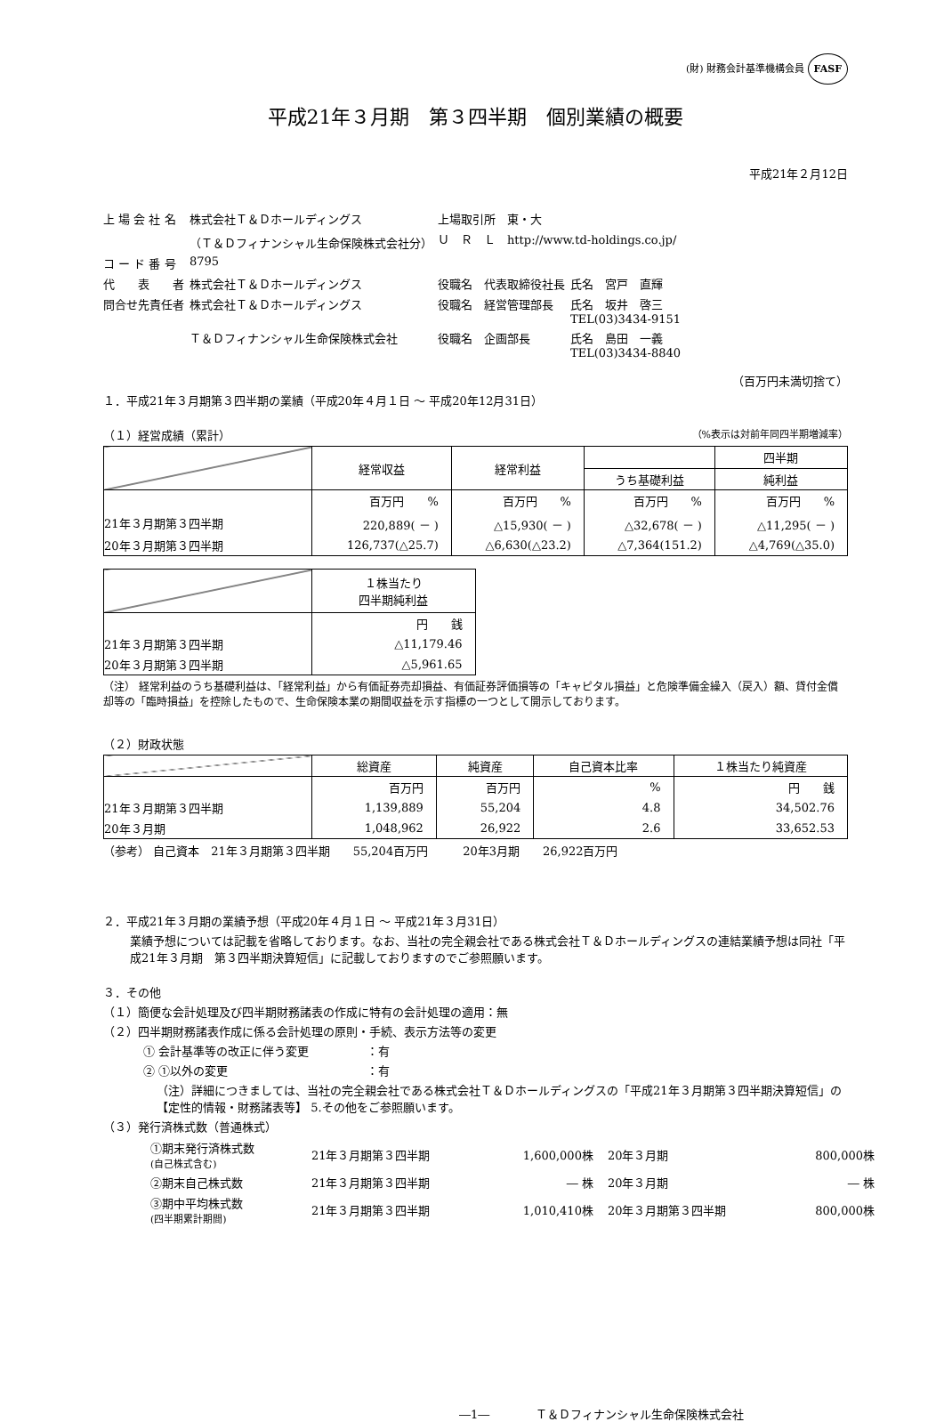(財) 財務会計基準機構会員 FASF
平成21年３月期　第３四半期　個別業績の概要
平成21年２月12日
| 上 場 会 社 名 | 株式会社Ｔ＆Ｄホールディングス | 上場取引所 東・大 | |
| | （Ｔ＆Ｄフィナンシャル生命保険株式会社分） | Ｕ Ｒ Ｌ http://www.td-holdings.co.jp/ | |
| コ ー ド 番 号 | 8795 | | |
| 代 表 者 | 株式会社Ｔ＆Ｄホールディングス | 役職名 代表取締役社長 | 氏名 宮戸 直輝 |
| 問合せ先責任者 | 株式会社Ｔ＆Ｄホールディングス | 役職名 経営管理部長 | 氏名 坂井 啓三 TEL(03)3434-9151 |
| | Ｔ＆Ｄフィナンシャル生命保険株式会社 | 役職名 企画部長 | 氏名 島田 一義 TEL(03)3434-8840 |
（百万円未満切捨て）
１．平成21年３月期第３四半期の業績（平成20年４月１日 ～ 平成20年12月31日）
（１）経営成績（累計） （%表示は対前年同四半期増減率）
| | 経常収益 | 経常利益 | | 四半期 |
| --- | --- | --- | --- | --- |
| | | | うち基礎利益 | 純利益 |
| | 百万円 % | 百万円 % | 百万円 % | 百万円 % |
| 21年３月期第３四半期 | 220,889( － ) | △15,930( － ) | △32,678( － ) | △11,295( － ) |
| 20年３月期第３四半期 | 126,737(△25.7) | △6,630(△23.2) | △7,364(151.2) | △4,769(△35.0) |
| | １株当たり 四半期純利益 |
| --- | --- |
| | 円 銭 |
| 21年３月期第３四半期 | △11,179.46 |
| 20年３月期第３四半期 | △5,961.65 |
（注） 経常利益のうち基礎利益は、「経常利益」から有価証券売却損益、有価証券評価損等の「キャピタル損益」と危険準備金繰入（戻入）額、貸付金償却等の「臨時損益」を控除したもので、生命保険本業の期間収益を示す指標の一つとして開示しております。
（２）財政状態
| | 総資産 | 純資産 | 自己資本比率 | １株当たり純資産 |
| --- | --- | --- | --- | --- |
| | 百万円 | 百万円 | % | 円 銭 |
| 21年３月期第３四半期 | 1,139,889 | 55,204 | 4.8 | 34,502.76 |
| 20年３月期 | 1,048,962 | 26,922 | 2.6 | 33,652.53 |
（参考） 自己資本　21年３月期第３四半期　　55,204百万円　　　20年3月期　　26,922百万円
２．平成21年３月期の業績予想（平成20年４月１日 ～ 平成21年３月31日）
業績予想については記載を省略しております。なお、当社の完全親会社である株式会社Ｔ＆Ｄホールディングスの連結業績予想は同社「平成21年３月期　第３四半期決算短信」に記載しておりますのでご参照願います。
３．その他
（１）簡便な会計処理及び四半期財務諸表の作成に特有の会計処理の適用：無
（２）四半期財務諸表作成に係る会計処理の原則・手続、表示方法等の変更
① 会計基準等の改正に伴う変更　　　　　：有
② ①以外の変更　　　　　　　　　　　　：有
（注）詳細につきましては、当社の完全親会社である株式会社Ｔ＆Ｄホールディングスの「平成21年３月期第３四半期決算短信」の【定性的情報・財務諸表等】 5.その他をご参照願います。
（３）発行済株式数（普通株式）
| ①期末発行済株式数 (自己株式含む) | 21年３月期第３四半期 | 1,600,000株 | 20年３月期 | 800,000株 |
| ②期末自己株式数 | 21年３月期第３四半期 | ― 株 | 20年３月期 | ― 株 |
| ③期中平均株式数 (四半期累計期間) | 21年３月期第３四半期 | 1,010,410株 | 20年３月期第３四半期 | 800,000株 |
―1―　　　　Ｔ＆Ｄフィナンシャル生命保険株式会社